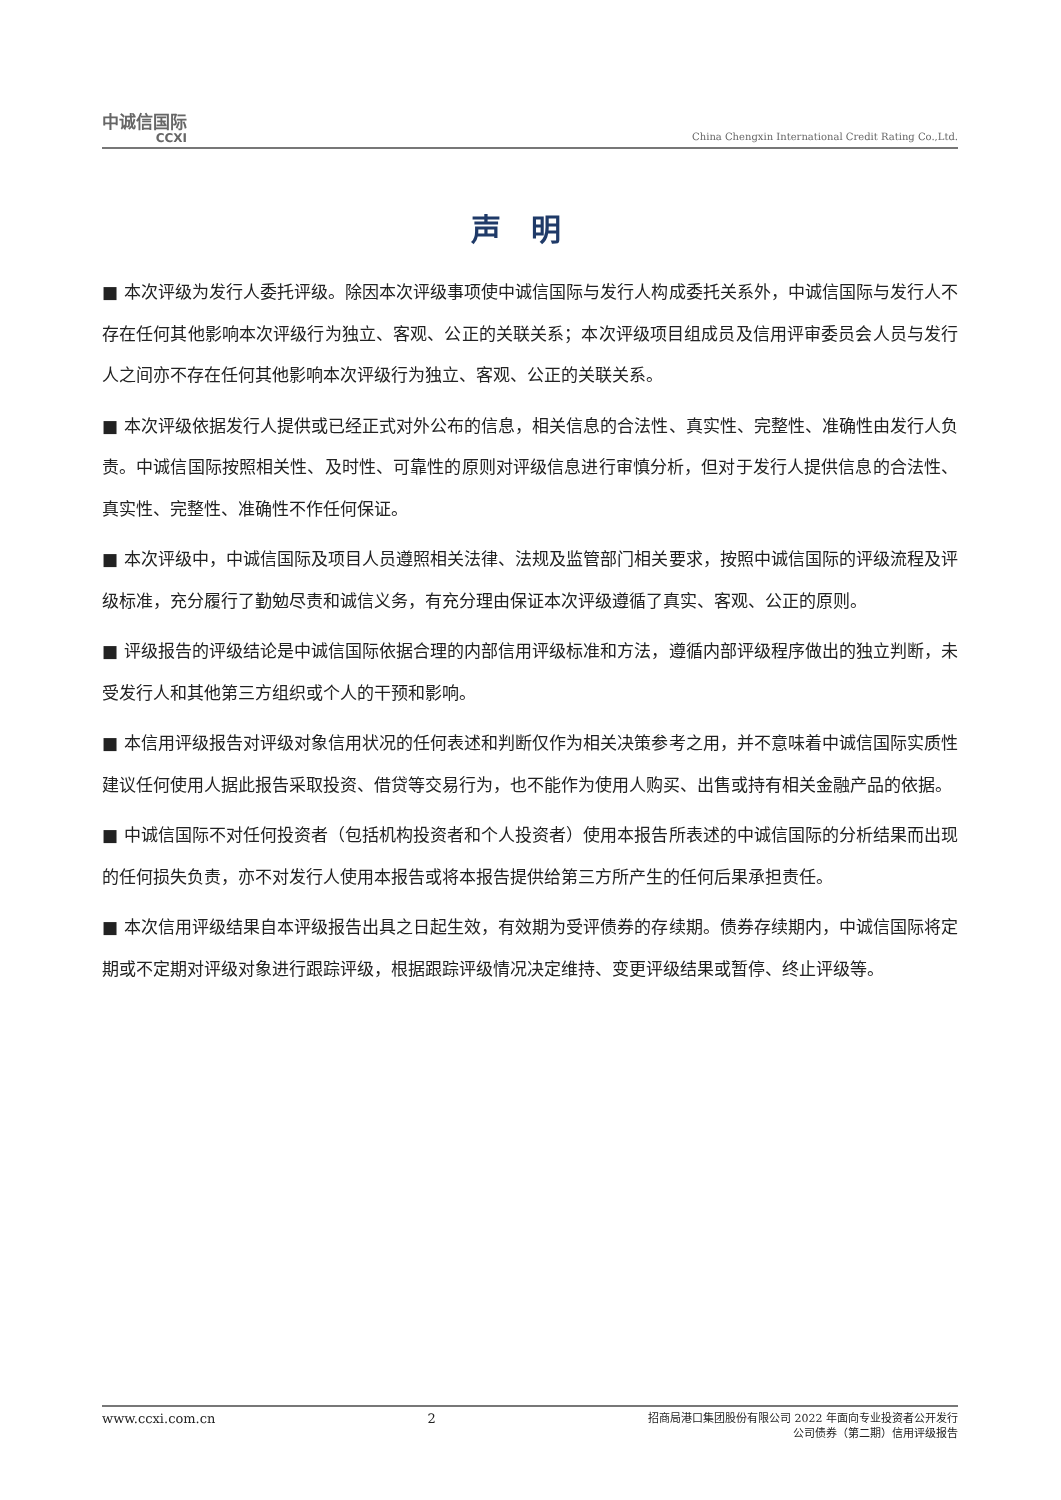中诚信国际
CCXI
China Chengxin International Credit Rating Co.,Ltd.
声明
■ 本次评级为发行人委托评级。除因本次评级事项使中诚信国际与发行人构成委托关系外，中诚信国际与发行人不存在任何其他影响本次评级行为独立、客观、公正的关联关系；本次评级项目组成员及信用评审委员会人员与发行人之间亦不存在任何其他影响本次评级行为独立、客观、公正的关联关系。
■ 本次评级依据发行人提供或已经正式对外公布的信息，相关信息的合法性、真实性、完整性、准确性由发行人负责。中诚信国际按照相关性、及时性、可靠性的原则对评级信息进行审慎分析，但对于发行人提供信息的合法性、真实性、完整性、准确性不作任何保证。
■ 本次评级中，中诚信国际及项目人员遵照相关法律、法规及监管部门相关要求，按照中诚信国际的评级流程及评级标准，充分履行了勤勉尽责和诚信义务，有充分理由保证本次评级遵循了真实、客观、公正的原则。
■ 评级报告的评级结论是中诚信国际依据合理的内部信用评级标准和方法，遵循内部评级程序做出的独立判断，未受发行人和其他第三方组织或个人的干预和影响。
■ 本信用评级报告对评级对象信用状况的任何表述和判断仅作为相关决策参考之用，并不意味着中诚信国际实质性建议任何使用人据此报告采取投资、借贷等交易行为，也不能作为使用人购买、出售或持有相关金融产品的依据。
■ 中诚信国际不对任何投资者（包括机构投资者和个人投资者）使用本报告所表述的中诚信国际的分析结果而出现的任何损失负责，亦不对发行人使用本报告或将本报告提供给第三方所产生的任何后果承担责任。
■ 本次信用评级结果自本评级报告出具之日起生效，有效期为受评债券的存续期。债券存续期内，中诚信国际将定期或不定期对评级对象进行跟踪评级，根据跟踪评级情况决定维持、变更评级结果或暂停、终止评级等。
www.ccxi.com.cn 2 招商局港口集团股份有限公司 2022 年面向专业投资者公开发行
公司债券（第二期）信用评级报告